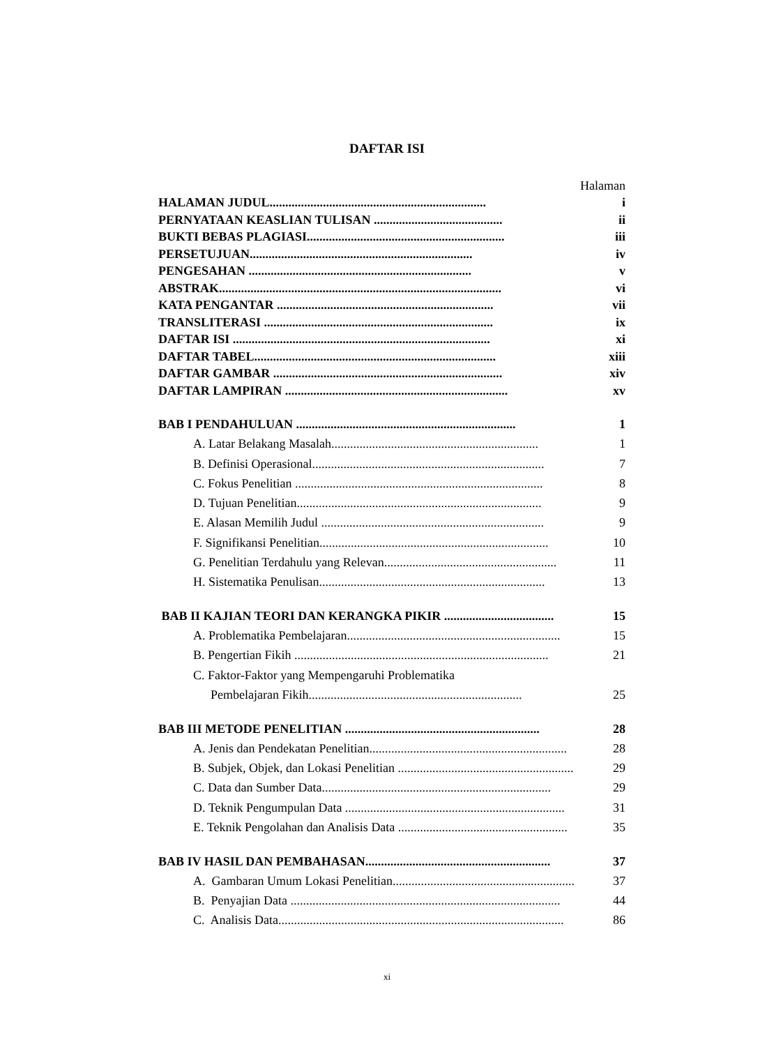DAFTAR ISI
Halaman
HALAMAN JUDUL..................................................................... i
PERNYATAAN KEASLIAN TULISAN ......................................... ii
BUKTI BEBAS PLAGIASI............................................................... iii
PERSETUJUAN....................................................................... iv
PENGESAHAN ....................................................................... v
ABSTRAK.......................................................................................... vi
KATA PENGANTAR ..................................................................... vii
TRANSLITERASI ......................................................................... ix
DAFTAR ISI .................................................................................. xi
DAFTAR TABEL............................................................................. xiii
DAFTAR GAMBAR ......................................................................... xiv
DAFTAR LAMPIRAN ....................................................................... xv
BAB I PENDAHULUAN ...................................................................... 1
A. Latar Belakang Masalah.................................................................. 1
B. Definisi Operasional.......................................................................... 7
C. Fokus Penelitian ............................................................................... 8
D. Tujuan Penelitian.............................................................................. 9
E. Alasan Memilih Judul ....................................................................... 9
F. Signifikansi Penelitian......................................................................... 10
G. Penelitian Terdahulu yang Relevan....................................................... 11
H. Sistematika Penulisan........................................................................ 13
BAB II KAJIAN TEORI DAN KERANGKA PIKIR ................................... 15
A. Problematika Pembelajaran.................................................................... 15
B. Pengertian Fikih ................................................................................. 21
C. Faktor-Faktor yang Mempengaruhi Problematika
Pembelajaran Fikih.................................................................... 25
BAB III METODE PENELITIAN .............................................................. 28
A. Jenis dan Pendekatan Penelitian............................................................... 28
B. Subjek, Objek, dan Lokasi Penelitian ........................................................ 29
C. Data dan Sumber Data......................................................................... 29
D. Teknik Pengumpulan Data ...................................................................... 31
E. Teknik Pengolahan dan Analisis Data ...................................................... 35
BAB IV HASIL DAN PEMBAHASAN........................................................... 37
A. Gambaran Umum Lokasi Penelitian........................................................... 37
B. Penyajian Data ...................................................................................... 44
C. Analisis Data........................................................................................... 86
xi